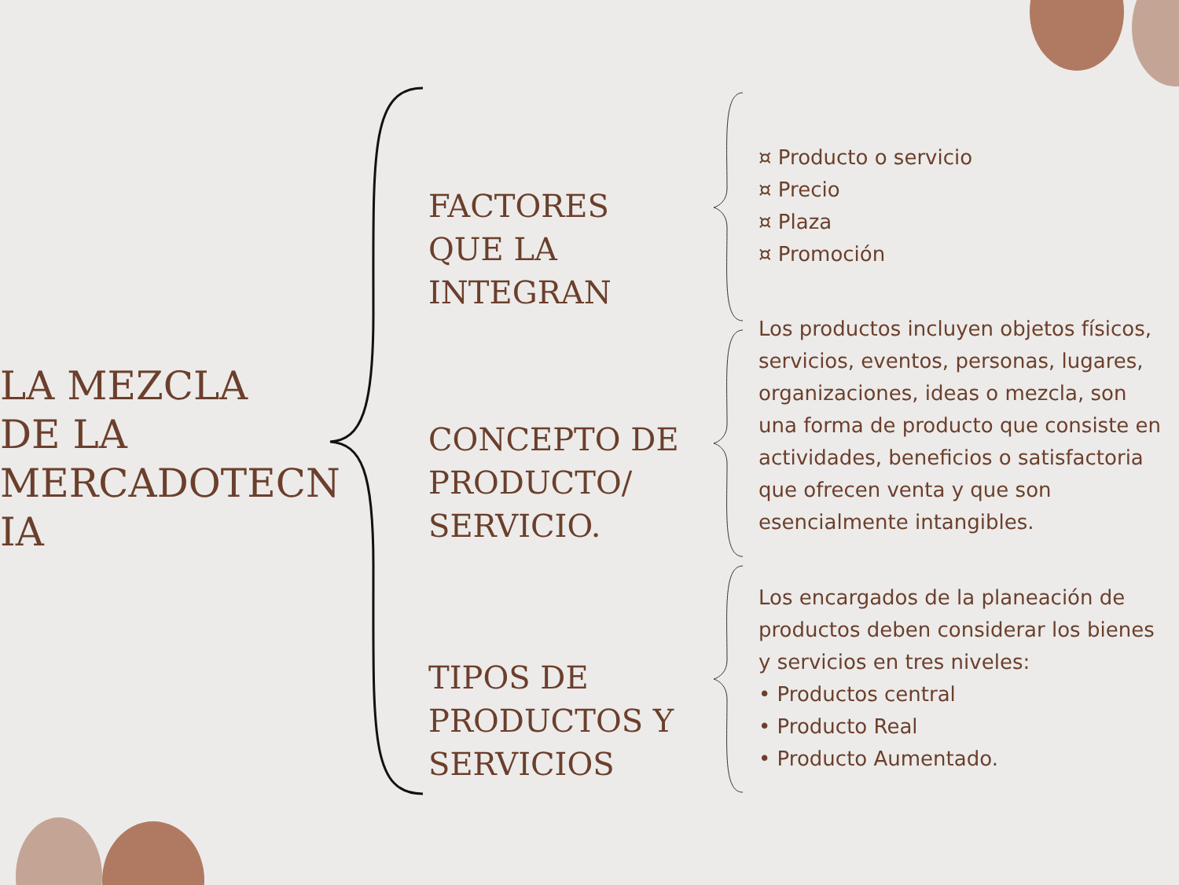LA MEZCLA DE LA MERCADOTECN IA
FACTORES
QUE LA
INTEGRAN
CONCEPTO DE
PRODUCTO/
SERVICIO.
TIPOS DE
PRODUCTOS Y
SERVICIOS
¤ Producto o servicio
¤ Precio
¤ Plaza
¤ Promoción
Los productos incluyen objetos físicos, servicios, eventos, personas, lugares, organizaciones, ideas o mezcla, son una forma de producto que consiste en actividades, beneficios o satisfactoria que ofrecen venta y que son esencialmente intangibles.
Los encargados de la planeación de productos deben considerar los bienes y servicios en tres niveles:
• Productos central
• Producto Real
• Producto Aumentado.